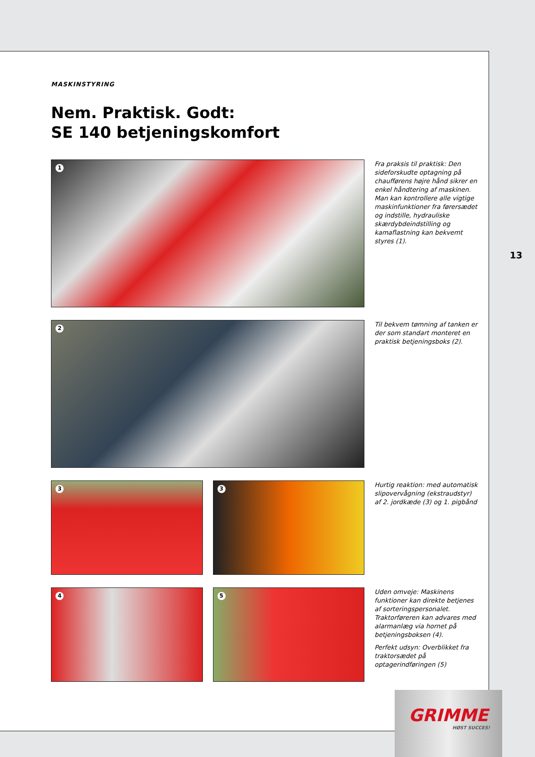MASKINSTYRING
Nem. Praktisk. Godt:
SE 140 betjeningskomfort
1
Fra praksis til praktisk: Den sideforskudte optagning på chaufførens højre hånd sikrer en enkel håndtering af maskinen. Man kan kontrollere alle vigtige maskinfunktioner fra førersædet og indstille, hydrauliske skærdybdeindstilling og kamaflastning kan bekvemt styres (1).
2
Til bekvem tømning af tanken er der som standart monteret en praktisk betjeningsboks (2).
3
3
Hurtig reaktion: med automatisk slipovervågning (ekstraudstyr) af 2. jordkæde (3) og 1. pigbånd
4
5
Uden omveje: Maskinens funktioner kan direkte betjenes af sorteringspersonalet. Traktorføreren kan advares med alarmanlæg via hornet på betjeningsboksen (4).
Perfekt udsyn: Overblikket fra traktorsædet på optagerindføringen (5)
13
GRIMME
HØST SUCCES!